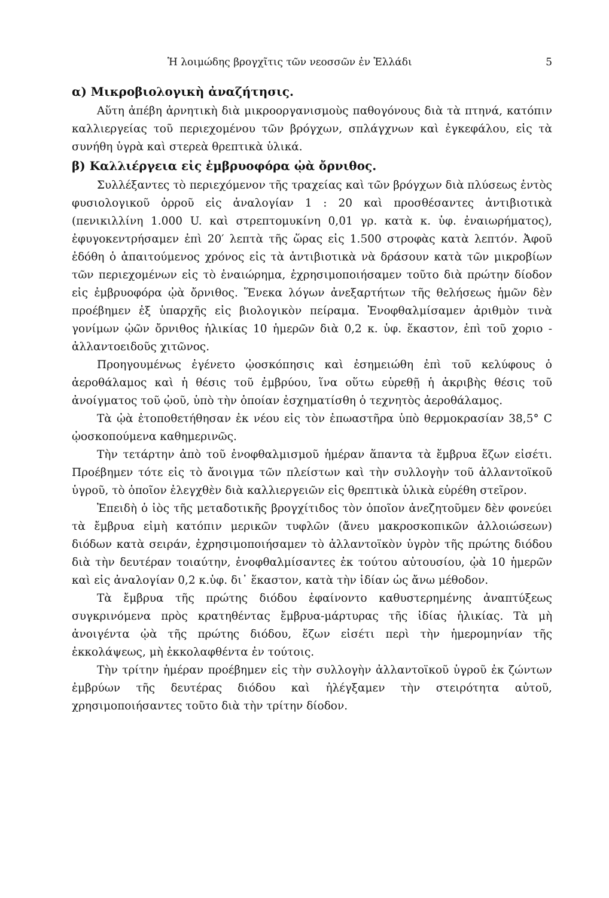Ἡ λοιμώδης βρογχῖτις τῶν νεοσσῶν ἐν Ἑλλάδι 5
α) Μικροβιολογικὴ ἀναζήτησις.
Αὕτη ἀπέβη ἀρνητικὴ διὰ μικροοργανισμοὺς παθογόνους διὰ τὰ πτηνά, κατόπιν καλλιεργείας τοῦ περιεχομένου τῶν βρόγχων, σπλάγχνων καὶ ἐγκεφάλου, εἰς τὰ συνήθη ὑγρὰ καὶ στερεὰ θρεπτικὰ ὑλικά.
β) Καλλιέργεια εἰς ἐμβρυοφόρα ᾠὰ ὄρνιθος.
Συλλέξαντες τὸ περιεχόμενον τῆς τραχείας καὶ τῶν βρόγχων διὰ πλύσεως ἐντὸς φυσιολογικοῦ ὀρροῦ εἰς ἀναλογίαν 1 : 20 καὶ προσθέσαντες ἀντιβιοτικὰ (πενικιλλίνη 1.000 U. καὶ στρεπτομυκίνη 0,01 γρ. κατὰ κ. ὑφ. ἐναιωρήματος), ἐφυγοκεντρήσαμεν ἐπὶ 20′ λεπτὰ τῆς ὥρας εἰς 1.500 στροφὰς κατὰ λεπτόν. Ἀφοῦ ἐδόθη ὁ ἀπαιτούμενος χρόνος εἰς τὰ ἀντιβιοτικὰ νὰ δράσουν κατὰ τῶν μικροβίων τῶν περιεχομένων εἰς τὸ ἐναιώρημα, ἐχρησιμοποιήσαμεν τοῦτο διὰ πρώτην δίοδον εἰς ἐμβρυοφόρα ᾠὰ ὄρνιθος. Ἕνεκα λόγων ἀνεξαρτήτων τῆς θελήσεως ἡμῶν δὲν προέβημεν ἐξ ὑπαρχῆς εἰς βιολογικὸν πείραμα. Ἐνοφθαλμίσαμεν ἀριθμὸν τινὰ γονίμων ᾠῶν ὄρνιθος ἡλικίας 10 ἡμερῶν διὰ 0,2 κ. ὑφ. ἕκαστον, ἐπὶ τοῦ χοριο - ἀλλαντοειδοῦς χιτῶνος.
Προηγουμένως ἐγένετο ᾠοσκόπησις καὶ ἐσημειώθη ἐπὶ τοῦ κελύφους ὁ ἀεροθάλαμος καὶ ἡ θέσις τοῦ ἐμβρύου, ἵνα οὕτω εὑρεθῇ ἡ ἀκριβὴς θέσις τοῦ ἀνοίγματος τοῦ ᾠοῦ, ὑπὸ τὴν ὁποίαν ἐσχηματίσθη ὁ τεχνητὸς ἀεροθάλαμος.
Τὰ ᾠὰ ἐτοποθετήθησαν ἐκ νέου εἰς τὸν ἐπωαστῆρα ὑπὸ θερμοκρασίαν 38,5° C ᾠοσκοπούμενα καθημερινῶς.
Τὴν τετάρτην ἀπὸ τοῦ ἐνοφθαλμισμοῦ ἡμέραν ἅπαντα τὰ ἔμβρυα ἔζων εἰσέτι. Προέβημεν τότε εἰς τὸ ἄνοιγμα τῶν πλείστων καὶ τὴν συλλογὴν τοῦ ἀλλαντοϊκοῦ ὑγροῦ, τὸ ὁποῖον ἐλεγχθὲν διὰ καλλιεργειῶν εἰς θρεπτικὰ ὑλικὰ εὑρέθη στεῖρον.
Ἐπειδὴ ὁ ἰὸς τῆς μεταδοτικῆς βρογχίτιδος τὸν ὁποῖον ἀνεζητοῦμεν δὲν φονεύει τὰ ἔμβρυα εἰμὴ κατόπιν μερικῶν τυφλῶν (ἄνευ μακροσκοπικῶν ἀλλοιώσεων) διόδων κατὰ σειράν, ἐχρησιμοποιήσαμεν τὸ ἀλλαντοϊκὸν ὑγρὸν τῆς πρώτης διόδου διὰ τὴν δευτέραν τοιαύτην, ἐνοφθαλμίσαντες ἐκ τούτου αὐτουσίου, ᾠὰ 10 ἡμερῶν καὶ εἰς ἀναλογίαν 0,2 κ.ὑφ. δι᾽ ἕκαστον, κατὰ τὴν ἰδίαν ὡς ἄνω μέθοδον.
Τὰ ἔμβρυα τῆς πρώτης διόδου ἐφαίνοντο καθυστερημένης ἀναπτύξεως συγκρινόμενα πρὸς κρατηθέντας ἔμβρυα-μάρτυρας τῆς ἰδίας ἡλικίας. Τὰ μὴ ἀνοιγέντα ᾠὰ τῆς πρώτης διόδου, ἔζων εἰσέτι περὶ τὴν ἡμερομηνίαν τῆς ἐκκολάψεως, μὴ ἐκκολαφθέντα ἐν τούτοις.
Τὴν τρίτην ἡμέραν προέβημεν εἰς τὴν συλλογὴν ἀλλαντοϊκοῦ ὑγροῦ ἐκ ζώντων ἐμβρύων τῆς δευτέρας διόδου καὶ ἠλέγξαμεν τὴν στειρότητα αὐτοῦ, χρησιμοποιήσαντες τοῦτο διὰ τὴν τρίτην δίοδον.